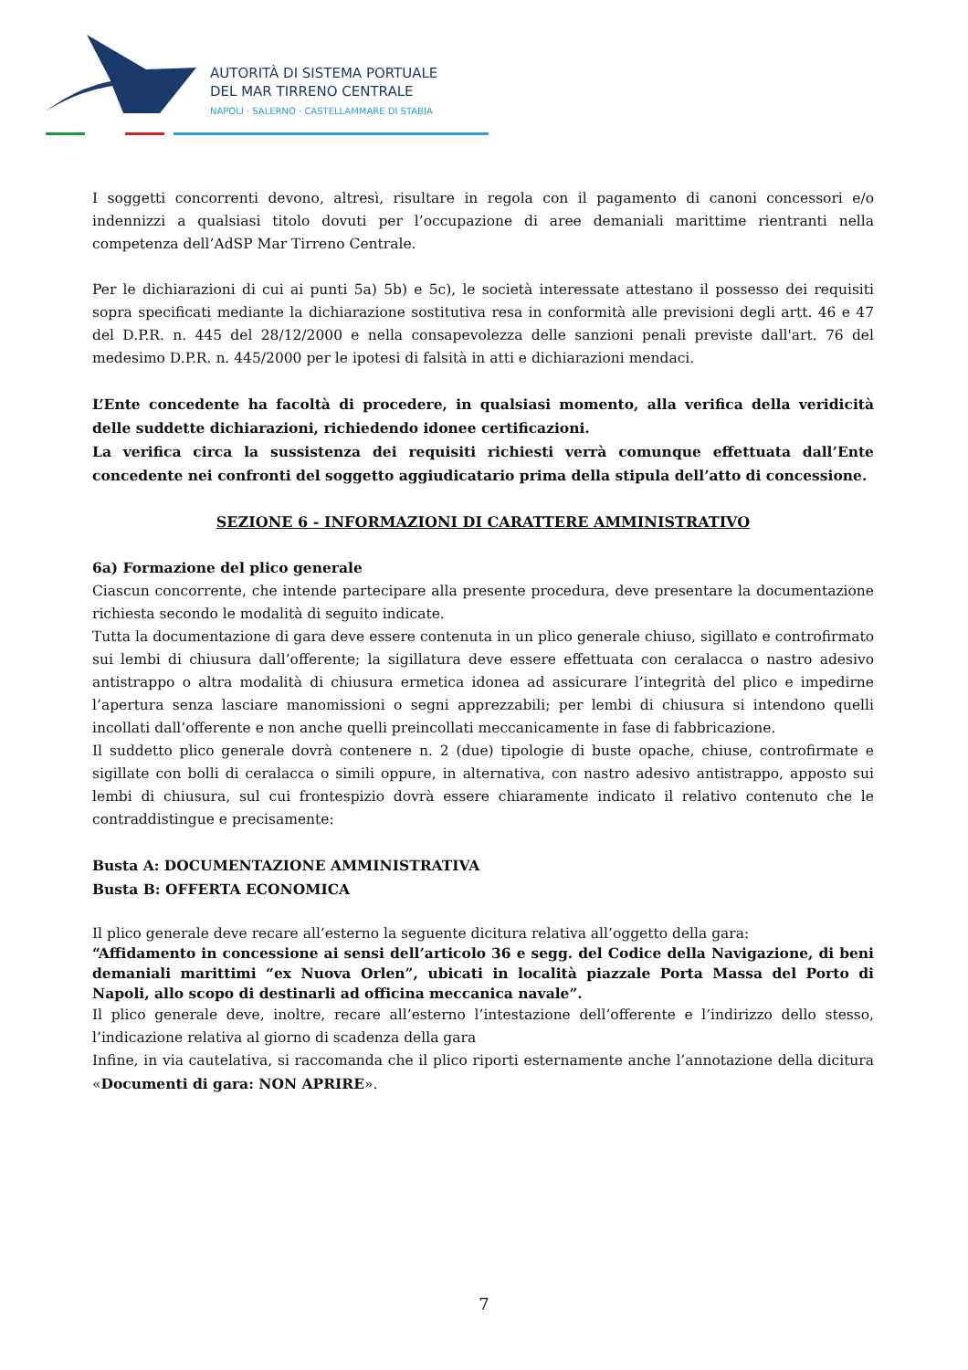AUTORITÀ DI SISTEMA PORTUALE
DEL MAR TIRRENO CENTRALE
NAPOLI · SALERNO · CASTELLAMMARE DI STABIA
I soggetti concorrenti devono, altresì, risultare in regola con il pagamento di canoni concessori e/o indennizzi a qualsiasi titolo dovuti per l’occupazione di aree demaniali marittime rientranti nella competenza dell’AdSP Mar Tirreno Centrale.
Per le dichiarazioni di cui ai punti 5a) 5b) e 5c), le società interessate attestano il possesso dei requisiti sopra specificati mediante la dichiarazione sostitutiva resa in conformità alle previsioni degli artt. 46 e 47 del D.P.R. n. 445 del 28/12/2000 e nella consapevolezza delle sanzioni penali previste dall'art. 76 del medesimo D.P.R. n. 445/2000 per le ipotesi di falsità in atti e dichiarazioni mendaci.
L’Ente concedente ha facoltà di procedere, in qualsiasi momento, alla verifica della veridicità delle suddette dichiarazioni, richiedendo idonee certificazioni.
La verifica circa la sussistenza dei requisiti richiesti verrà comunque effettuata dall’Ente concedente nei confronti del soggetto aggiudicatario prima della stipula dell’atto di concessione.
SEZIONE 6 - INFORMAZIONI DI CARATTERE AMMINISTRATIVO
6a) Formazione del plico generale
Ciascun concorrente, che intende partecipare alla presente procedura, deve presentare la documentazione richiesta secondo le modalità di seguito indicate.
Tutta la documentazione di gara deve essere contenuta in un plico generale chiuso, sigillato e controfirmato sui lembi di chiusura dall’offerente; la sigillatura deve essere effettuata con ceralacca o nastro adesivo antistrappo o altra modalità di chiusura ermetica idonea ad assicurare l’integrità del plico e impedirne l’apertura senza lasciare manomissioni o segni apprezzabili; per lembi di chiusura si intendono quelli incollati dall’offerente e non anche quelli preincollati meccanicamente in fase di fabbricazione.
Il suddetto plico generale dovrà contenere n. 2 (due) tipologie di buste opache, chiuse, controfirmate e sigillate con bolli di ceralacca o simili oppure, in alternativa, con nastro adesivo antistrappo, apposto sui lembi di chiusura, sul cui frontespizio dovrà essere chiaramente indicato il relativo contenuto che le contraddistingue e precisamente:
Busta A: DOCUMENTAZIONE AMMINISTRATIVA
Busta B: OFFERTA ECONOMICA
Il plico generale deve recare all’esterno la seguente dicitura relativa all’oggetto della gara:
“Affidamento in concessione ai sensi dell’articolo 36 e segg. del Codice della Navigazione, di beni demaniali marittimi “ex Nuova Orlen”, ubicati in località piazzale Porta Massa del Porto di Napoli, allo scopo di destinarli ad officina meccanica navale”.
Il plico generale deve, inoltre, recare all’esterno l’intestazione dell’offerente e l’indirizzo dello stesso, l’indicazione relativa al giorno di scadenza della gara
Infine, in via cautelativa, si raccomanda che il plico riporti esternamente anche l’annotazione della dicitura «Documenti di gara: NON APRIRE».
7